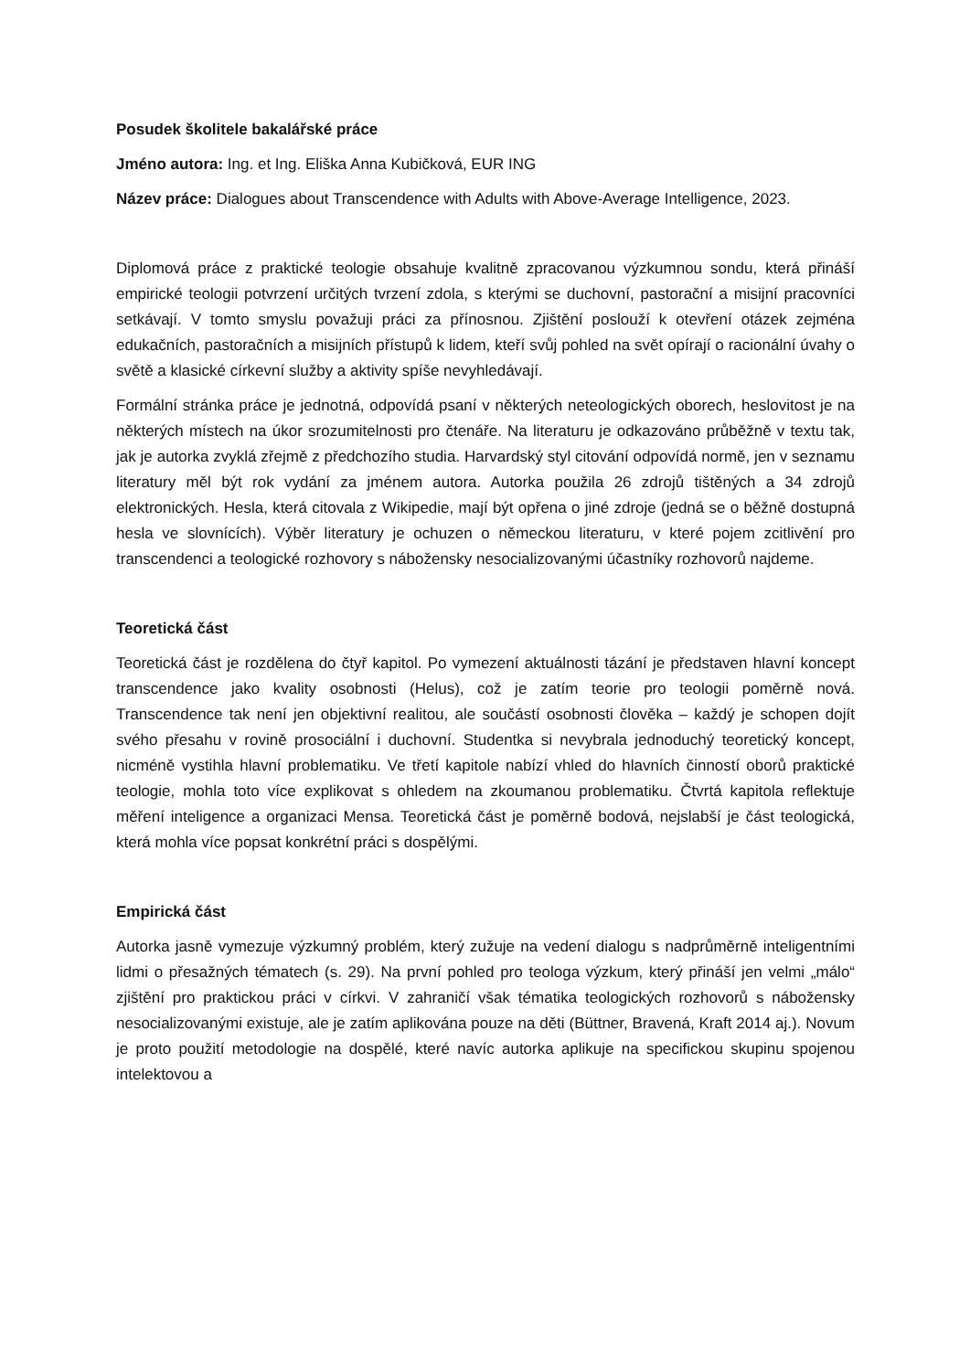Posudek školitele bakalářské práce
Jméno autora: Ing. et Ing. Eliška Anna Kubičková, EUR ING
Název práce: Dialogues about Transcendence with Adults with Above-Average Intelligence, 2023.
Diplomová práce z praktické teologie obsahuje kvalitně zpracovanou výzkumnou sondu, která přináší empirické teologii potvrzení určitých tvrzení zdola, s kterými se duchovní, pastorační a misijní pracovníci setkávají. V tomto smyslu považuji práci za přínosnou. Zjištění poslouží k otevření otázek zejména edukačních, pastoračních a misijních přístupů k lidem, kteří svůj pohled na svět opírají o racionální úvahy o světě a klasické církevní služby a aktivity spíše nevyhledávají.
Formální stránka práce je jednotná, odpovídá psaní v některých neteologických oborech, heslovitost je na některých místech na úkor srozumitelnosti pro čtenáře. Na literaturu je odkazováno průběžně v textu tak, jak je autorka zvyklá zřejmě z předchozího studia. Harvardský styl citování odpovídá normě, jen v seznamu literatury měl být rok vydání za jménem autora. Autorka použila 26 zdrojů tištěných a 34 zdrojů elektronických. Hesla, která citovala z Wikipedie, mají být opřena o jiné zdroje (jedná se o běžně dostupná hesla ve slovnících). Výběr literatury je ochuzen o německou literaturu, v které pojem zcitlivění pro transcendenci a teologické rozhovory s nábožensky nesocializovanými účastníky rozhovorů najdeme.
Teoretická část
Teoretická část je rozdělena do čtyř kapitol. Po vymezení aktuálnosti tázání je představen hlavní koncept transcendence jako kvality osobnosti (Helus), což je zatím teorie pro teologii poměrně nová. Transcendence tak není jen objektivní realitou, ale součástí osobnosti člověka – každý je schopen dojít svého přesahu v rovině prosociální i duchovní. Studentka si nevybrala jednoduchý teoretický koncept, nicméně vystihla hlavní problematiku. Ve třetí kapitole nabízí vhled do hlavních činností oborů praktické teologie, mohla toto více explikovat s ohledem na zkoumanou problematiku. Čtvrtá kapitola reflektuje měření inteligence a organizaci Mensa. Teoretická část je poměrně bodová, nejslabší je část teologická, která mohla více popsat konkrétní práci s dospělými.
Empirická část
Autorka jasně vymezuje výzkumný problém, který zužuje na vedení dialogu s nadprůměrně inteligentními lidmi o přesažných tématech (s. 29). Na první pohled pro teologa výzkum, který přináší jen velmi „málo“ zjištění pro praktickou práci v církvi. V zahraničí však tématika teologických rozhovorů s nábožensky nesocializovanými existuje, ale je zatím aplikována pouze na děti (Büttner, Bravená, Kraft 2014 aj.). Novum je proto použití metodologie na dospělé, které navíc autorka aplikuje na specifickou skupinu spojenou intelektovou a